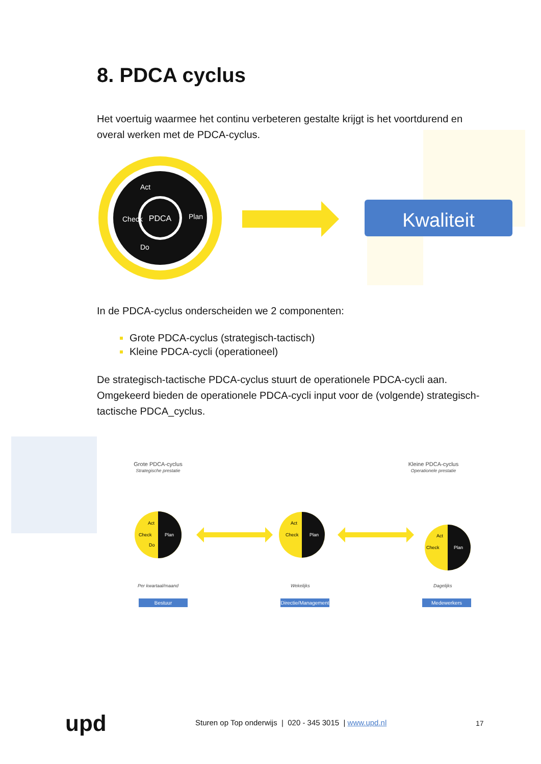8. PDCA cyclus
Het voertuig waarmee het continu verbeteren gestalte krijgt is het voortdurend en overal werken met de PDCA-cyclus.
PDCA
Plan
Act
Check
Do
Kwaliteit
In de PDCA-cyclus onderscheiden we 2 componenten:
Grote PDCA-cyclus (strategisch-tactisch)
Kleine PDCA-cycli (operationeel)
De strategisch-tactische PDCA-cyclus stuurt de operationele PDCA-cycli aan. Omgekeerd bieden de operationele PDCA-cycli input voor de (volgende) strategisch-tactische PDCA_cyclus.
Grote PDCA-cyclus
Strategische prestatie
Kleine PDCA-cyclus
Operationele prestatie
Plan
Act
Check
Do
Plan
Act
Check
Plan
Act
Check
Per kwartaal/maand Wekelijks Dagelijks
Bestuur
Directie/Management
Medewerkers
upd
Sturen op Top onderwijs | 020 - 345 3015 | www.upd.nl
17